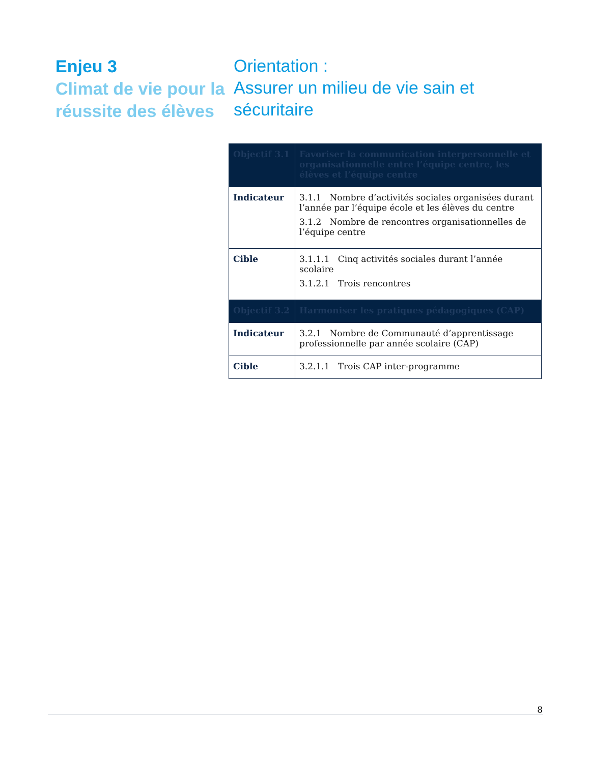Enjeu 3
Climat de vie pour la réussite des élèves
Orientation :
Assurer un milieu de vie sain et sécuritaire
| Objectif 3.1 | Favoriser la communication interpersonnelle et organisationnelle entre l’équipe centre, les élèves et l’équipe centre |
| Indicateur | 3.1.1 Nombre d’activités sociales organisées durant l’année par l’équipe école et les élèves du centre 3.1.2 Nombre de rencontres organisationnelles de l’équipe centre |
| Cible | 3.1.1.1 Cinq activités sociales durant l’année scolaire 3.1.2.1 Trois rencontres |
| Objectif 3.2 | Harmoniser les pratiques pédagogiques (CAP) |
| Indicateur | 3.2.1 Nombre de Communauté d’apprentissage professionnelle par année scolaire (CAP) |
| Cible | 3.2.1.1 Trois CAP inter-programme |
8